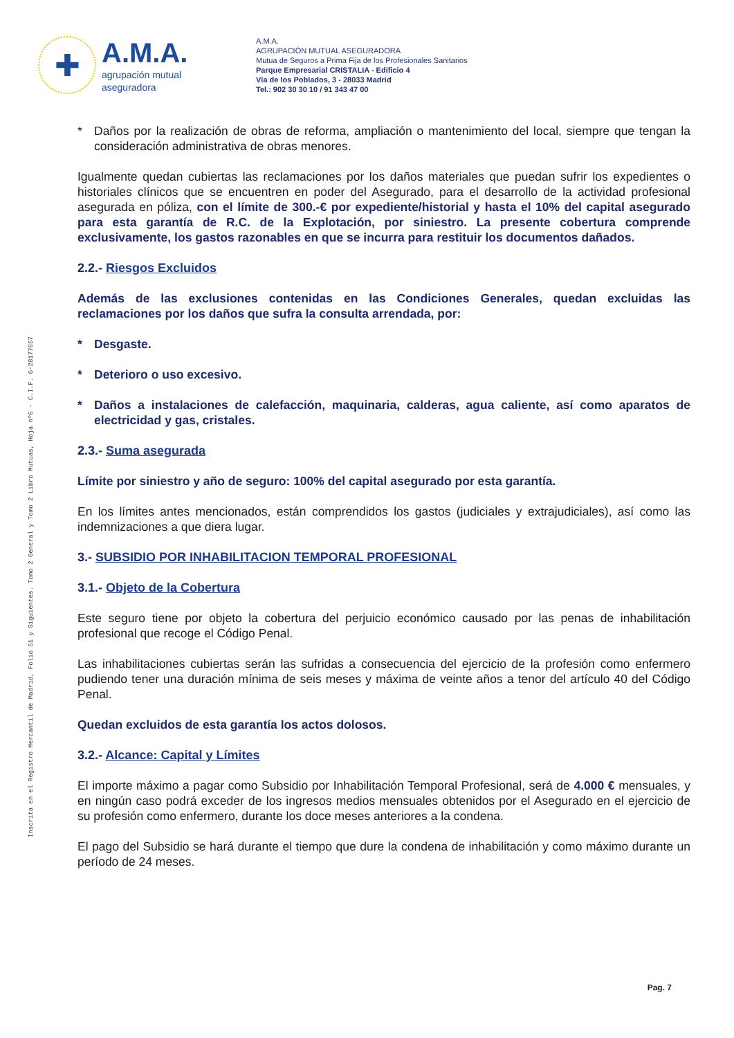✚
A.M.A.
agrupación mutual
aseguradora
A.M.A.
AGRUPACIÓN MUTUAL ASEGURADORA
Mutua de Seguros a Prima Fija de los Profesionales Sanitarios
Parque Empresarial CRISTALIA - Edificio 4
Vía de los Poblados, 3 - 28033 Madrid
Tel.: 902 30 30 10 / 91 343 47 00
Inscrita en el Registro Mercantil de Madrid, Folio 51 y Siguientes. Tomo 2 General y Tomo 2 Libro Mutuas, Hoja nº6 - C.I.F. G-28177657
* Daños por la realización de obras de reforma, ampliación o mantenimiento del local, siempre que tengan la consideración administrativa de obras menores.
Igualmente quedan cubiertas las reclamaciones por los daños materiales que puedan sufrir los expedientes o historiales clínicos que se encuentren en poder del Asegurado, para el desarrollo de la actividad profesional asegurada en póliza, con el límite de 300.-€ por expediente/historial y hasta el 10% del capital asegurado para esta garantía de R.C. de la Explotación, por siniestro. La presente cobertura comprende exclusivamente, los gastos razonables en que se incurra para restituir los documentos dañados.
2.2.- Riesgos Excluidos
Además de las exclusiones contenidas en las Condiciones Generales, quedan excluidas las reclamaciones por los daños que sufra la consulta arrendada, por:
* Desgaste.
* Deterioro o uso excesivo.
* Daños a instalaciones de calefacción, maquinaria, calderas, agua caliente, así como aparatos de electricidad y gas, cristales.
2.3.- Suma asegurada
Límite por siniestro y año de seguro: 100% del capital asegurado por esta garantía.
En los límites antes mencionados, están comprendidos los gastos (judiciales y extrajudiciales), así como las indemnizaciones a que diera lugar.
3.- SUBSIDIO POR INHABILITACION TEMPORAL PROFESIONAL
3.1.- Objeto de la Cobertura
Este seguro tiene por objeto la cobertura del perjuicio económico causado por las penas de inhabilitación profesional que recoge el Código Penal.
Las inhabilitaciones cubiertas serán las sufridas a consecuencia del ejercicio de la profesión como enfermero pudiendo tener una duración mínima de seis meses y máxima de veinte años a tenor del artículo 40 del Código Penal.
Quedan excluidos de esta garantía los actos dolosos.
3.2.- Alcance: Capital y Límites
El importe máximo a pagar como Subsidio por Inhabilitación Temporal Profesional, será de 4.000 € mensuales, y en ningún caso podrá exceder de los ingresos medios mensuales obtenidos por el Asegurado en el ejercicio de su profesión como enfermero, durante los doce meses anteriores a la condena.
El pago del Subsidio se hará durante el tiempo que dure la condena de inhabilitación y como máximo durante un período de 24 meses.
Pag. 7